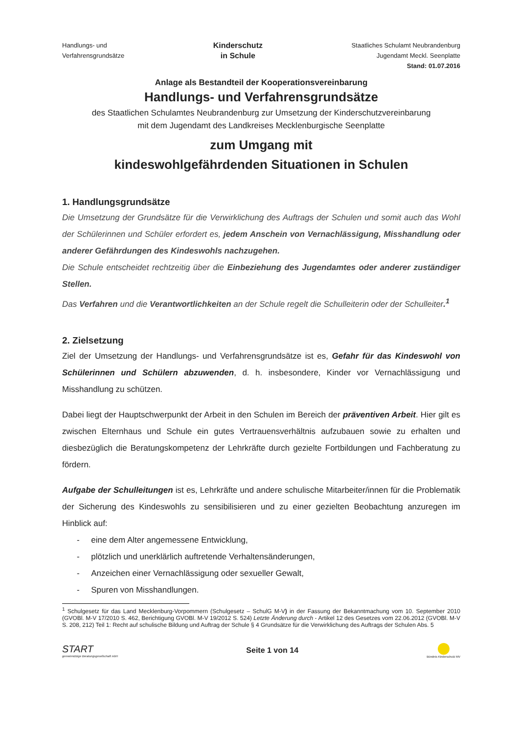Handlungs- und
Verfahrensgrundsätze
Kinderschutz
in Schule
Staatliches Schulamt Neubrandenburg
Jugendamt Meckl. Seenplatte
Stand: 01.07.2016
Anlage als Bestandteil der Kooperationsvereinbarung
Handlungs- und Verfahrensgrundsätze
des Staatlichen Schulamtes Neubrandenburg zur Umsetzung der Kinderschutzvereinbarung
mit dem Jugendamt des Landkreises Mecklenburgische Seenplatte
zum Umgang mit
kindeswohlgefährdenden Situationen in Schulen
1. Handlungsgrundsätze
Die Umsetzung der Grundsätze für die Verwirklichung des Auftrags der Schulen und somit auch das Wohl der Schülerinnen und Schüler erfordert es, jedem Anschein von Vernachlässigung, Misshandlung oder anderer Gefährdungen des Kindeswohls nachzugehen.
Die Schule entscheidet rechtzeitig über die Einbeziehung des Jugendamtes oder anderer zuständiger Stellen.
Das Verfahren und die Verantwortlichkeiten an der Schule regelt die Schulleiterin oder der Schulleiter.<sup>1</sup>
2. Zielsetzung
Ziel der Umsetzung der Handlungs- und Verfahrensgrundsätze ist es, Gefahr für das Kindeswohl von Schülerinnen und Schülern abzuwenden, d. h. insbesondere, Kinder vor Vernachlässigung und Misshandlung zu schützen.
Dabei liegt der Hauptschwerpunkt der Arbeit in den Schulen im Bereich der präventiven Arbeit. Hier gilt es zwischen Elternhaus und Schule ein gutes Vertrauensverhältnis aufzubauen sowie zu erhalten und diesbezüglich die Beratungskompetenz der Lehrkräfte durch gezielte Fortbildungen und Fachberatung zu fördern.
Aufgabe der Schulleitungen ist es, Lehrkräfte und andere schulische Mitarbeiter/innen für die Problematik der Sicherung des Kindeswohls zu sensibilisieren und zu einer gezielten Beobachtung anzuregen im Hinblick auf:
- eine dem Alter angemessene Entwicklung,
- plötzlich und unerklärlich auftretende Verhaltensänderungen,
- Anzeichen einer Vernachlässigung oder sexueller Gewalt,
- Spuren von Misshandlungen.
<sup>1</sup> Schulgesetz für das Land Mecklenburg-Vorpommern (Schulgesetz – SchulG M-V) in der Fassung der Bekanntmachung vom 10. September 2010 (GVOBl. M-V 17/2010 S. 462, Berichtigung GVOBl. M-V 19/2012 S. 524) Letzte Änderung durch - Artikel 12 des Gesetzes vom 22.06.2012 (GVOBl. M-V S. 208, 212) Teil 1: Recht auf schulische Bildung und Auftrag der Schule § 4 Grundsätze für die Verwirklichung des Auftrags der Schulen Abs. 5
START
gemeinnützige Beratungsgesellschaft mbH
Seite 1 von 14
Bündnis Kinderschutz MV